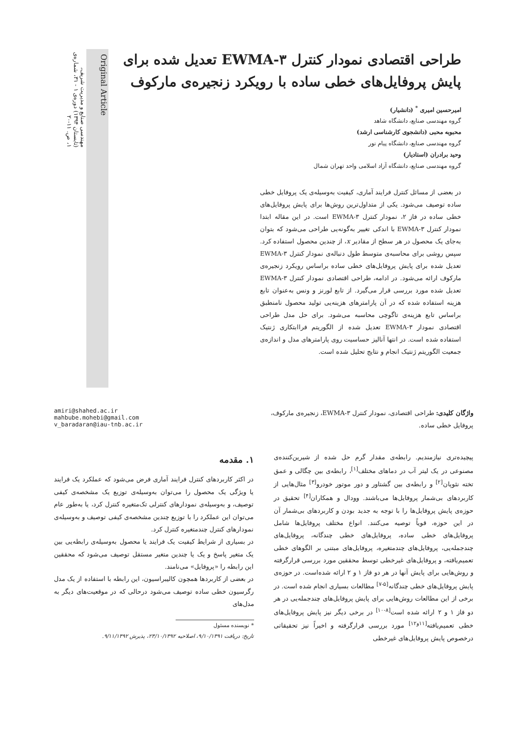مهندسی صنایع و مدیریت شریف، (تابستان ۱۳۹۴) دوره‌ی ۱ - ۳۱، شماره‌ی ۱، ص. ۱۱-۲۰
طراحی اقتصادی نمودار کنترل EWMA-۳ تعدیل شده برای پایش پروفایل‌های خطی ساده با رویکرد زنجیره‌ی مارکوف
امیرحسین امیری <sup>*</sup> (دانشیار)
گروه مهندسی صنایع، دانشگاه شاهد
محبوبه محبی (دانشجوی کارشناسی ارشد)
گروه مهندسی صنایع، دانشگاه پیام نور
وحید برادران (استادیار)
گروه مهندسی صنایع، دانشگاه آزاد اسلامی واحد تهران شمال
در بعضی از مسائل کنترل فرایند آماری، کیفیت به‌وسیله‌ی یک پروفایل خطی ساده توصیف می‌شود. یکی از متداول‌ترین روش‌ها برای پایش پروفایل‌های خطی ساده در فاز ۲، نمودار کنترل EWMA-۳ است. در این مقاله ابتدا نمودار کنترل EWMA-۳ با اندکی تغییر به‌گونه‌یی طراحی می‌شود که بتوان به‌جای یک محصول در هر سطح از مقادیر x، از چندین محصول استفاده کرد. سپس روشی برای محاسبه‌ی متوسط طول دنباله‌ی نمودار کنترل EWMA-۳ تعدیل شده برای پایش پروفایل‌های خطی ساده براساس رویکرد زنجیره‌ی مارکوف ارائه می‌شود. در ادامه، طراحی اقتصادی نمودار کنترل EWMA-۳ تعدیل شده مورد بررسی قرار می‌گیرد. از تابع لورنز و ونس به‌عنوان تابع هزینه استفاده شده که در آن پارامترهای هزینه‌یی تولید محصول نامنطبق براساس تابع هزینه‌ی تاگوچی محاسبه می‌شود. برای حل مدل طراحی اقتصادی نمودار EWMA-۳ تعدیل شده از الگوریتم فراابتکاری ژنتیک استفاده شده است. در انتها آنالیز حساسیت روی پارامترهای مدل و اندازه‌ی جمعیت الگوریتم ژنتیک انجام و نتایج تحلیل شده است.
Original Article
amiri@shahed.ac.ir
mahbube.mohebi@gmail.com
v_baradaran@iau-tnb.ac.ir
واژگان کلیدی: طراحی اقتصادی، نمودار کنترل EWMA-۳، زنجیره‌ی مارکوف، پروفایل خطی ساده.
۱. مقدمه
در اکثر کاربردهای کنترل فرایند آماری فرض می‌شود که عملکرد یک فرایند یا ویژگی یک محصول را می‌توان به‌وسیله‌ی توزیع یک مشخصه‌ی کیفی توصیف، و به‌وسیله‌ی نمودارهای کنترلی تک‌متغیره کنترل کرد، یا به‌طور عام می‌توان این عملکرد را با توزیع چندین مشخصه‌ی کیفی توصیف و به‌وسیله‌ی نمودارهای کنترل چندمتغیره کنترل کرد.
در بسیاری از شرایط کیفیت یک فرایند یا محصول به‌وسیله‌ی رابطه‌یی بین یک متغیر پاسخ و یک یا چندین متغیر مستقل توصیف می‌شود که محققین این رابطه را «پروفایل» می‌نامند.
در بعضی از کاربردها همچون کالیبراسیون، این رابطه با استفاده از یک مدل رگرسیون خطی ساده توصیف می‌شود درحالی که در موقعیت‌های دیگر به مدل‌های
* نویسنده مسئول
تاریخ: دریافت ۹/۱۰/۱۳۹۱، اصلاحیه ۲۳/۱۰/۱۳۹۲، پذیرش ۹/۱۱/۱۳۹۲.
پیچیده‌تری نیازمندیم. رابطه‌ی مقدار گرم حل شده از شیرین‌کننده‌ی مصنوعی در یک لیتر آب در دماهای مختلف<sup>[۱]</sup>، رابطه‌ی بین چگالی و عمق تخته نئوپان<sup>[۲]</sup> و رابطه‌ی بین گشتاور و دور موتور خودرو<sup>[۳]</sup> مثال‌هایی از کاربردهای بی‌شمار پروفایل‌ها می‌باشند. وودال و همکاران<sup>[۴]</sup> تحقیق در حوزه‌ی پایش پروفایل‌ها را با توجه به جدید بودن و کاربردهای بی‌شمار آن در این حوزه، قویاً توصیه می‌کنند. انواع مختلف پروفایل‌ها شامل پروفایل‌های خطی ساده، پروفایل‌های خطی چندگانه، پروفایل‌های چندجمله‌یی، پروفایل‌های چندمتغیره، پروفایل‌های مبتنی بر الگوهای خطی تعمیم‌یافته، و پروفایل‌های غیرخطی توسط محققین مورد بررسی قرارگرفته و روش‌هایی برای پایش آنها در هر دو فاز ۱ و ۲ ارائه شده‌است. در حوزه‌ی پایش پروفایل‌های خطی چندگانه<sup>[۵-۷]</sup> مطالعات بسیاری انجام شده است. در برخی از این مطالعات روش‌هایی برای پایش پروفایل‌های چندجمله‌یی در هر دو فاز ۱ و ۲ ارائه شده است<sup>[۸-۱۰]</sup> در برخی دیگر نیز پایش پروفایل‌های خطی تعمیم‌یافته<sup>[۱۱و۱۲]</sup> مورد بررسی قرارگرفته و اخیراً نیز تحقیقاتی درخصوص پایش پروفایل‌های غیرخطی